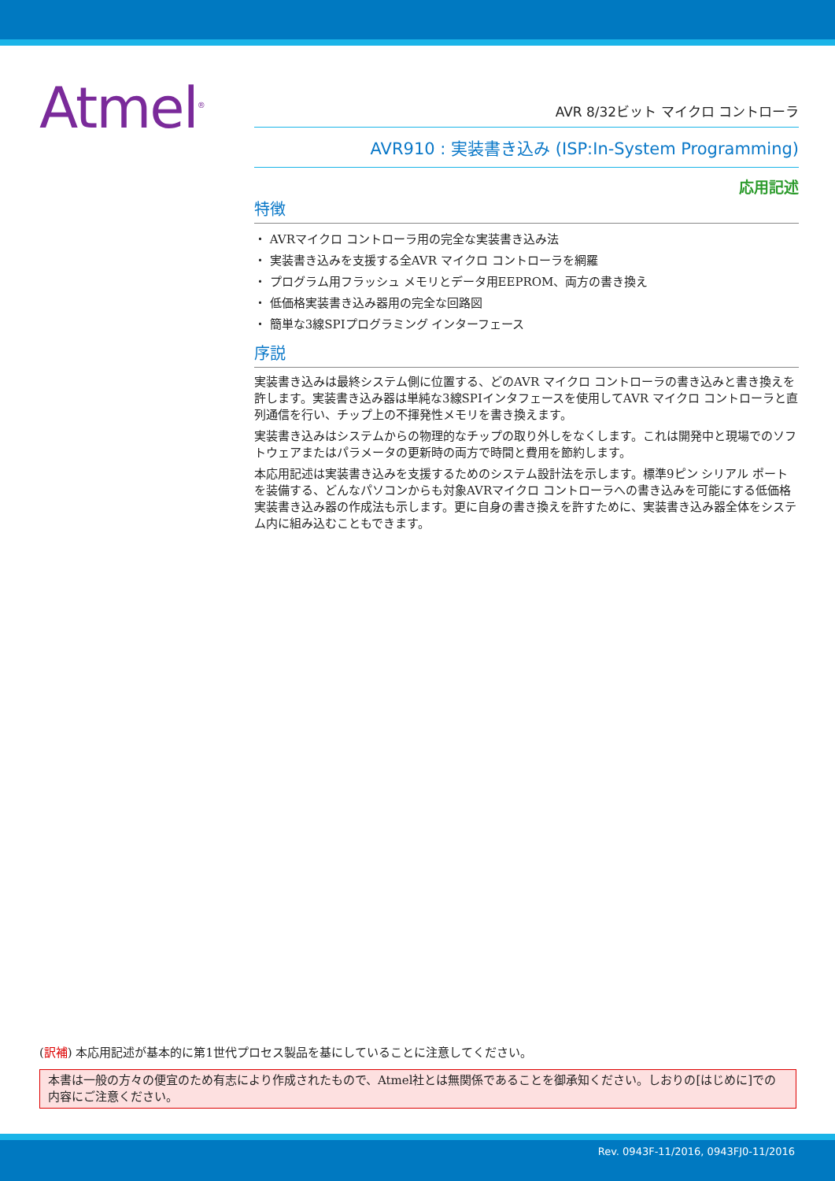Atmel<sup>®</sup>
AVR 8/32ビット マイクロ コントローラ
AVR910 : 実装書き込み (ISP:In-System Programming)
応用記述
特徴
・ AVRマイクロ コントローラ用の完全な実装書き込み法
・ 実装書き込みを支援する全AVR マイクロ コントローラを網羅
・ プログラム用フラッシュ メモリとデータ用EEPROM、両方の書き換え
・ 低価格実装書き込み器用の完全な回路図
・ 簡単な3線SPIプログラミング インターフェース
序説
実装書き込みは最終システム側に位置する、どのAVR マイクロ コントローラの書き込みと書き換えを許します。実装書き込み器は単純な3線SPIインタフェースを使用してAVR マイクロ コントローラと直列通信を行い、チップ上の不揮発性メモリを書き換えます。
実装書き込みはシステムからの物理的なチップの取り外しをなくします。これは開発中と現場でのソフトウェアまたはパラメータの更新時の両方で時間と費用を節約します。
本応用記述は実装書き込みを支援するためのシステム設計法を示します。標準9ピン シリアル ポートを装備する、どんなパソコンからも対象AVRマイクロ コントローラへの書き込みを可能にする低価格実装書き込み器の作成法も示します。更に自身の書き換えを許すために、実装書き込み器全体をシステム内に組み込むこともできます。
(訳補) 本応用記述が基本的に第1世代プロセス製品を基にしていることに注意してください。
本書は一般の方々の便宜のため有志により作成されたもので、Atmel社とは無関係であることを御承知ください。しおりの[はじめに]での内容にご注意ください。
Rev. 0943F-11/2016, 0943FJ0-11/2016